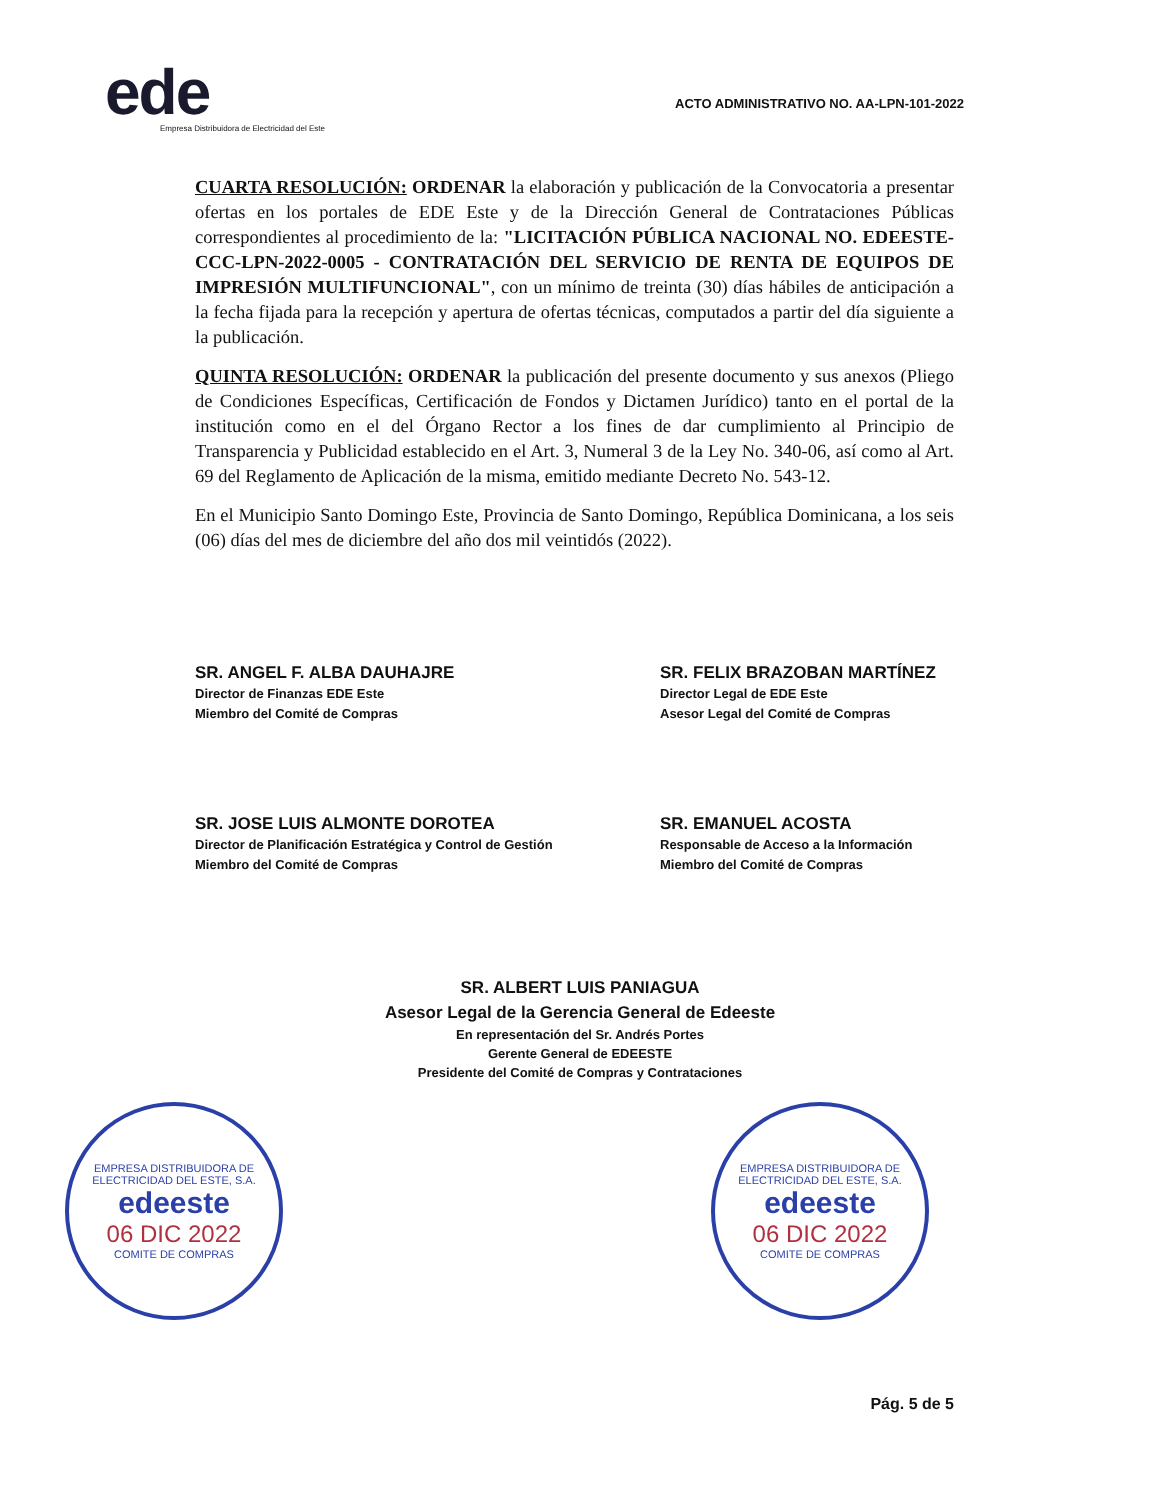ede
Empresa Distribuidora de Electricidad del Este
ACTO ADMINISTRATIVO NO. AA-LPN-101-2022
CUARTA RESOLUCIÓN: ORDENAR la elaboración y publicación de la Convocatoria a presentar ofertas en los portales de EDE Este y de la Dirección General de Contrataciones Públicas correspondientes al procedimiento de la: "LICITACIÓN PÚBLICA NACIONAL NO. EDEESTE-CCC-LPN-2022-0005 - CONTRATACIÓN DEL SERVICIO DE RENTA DE EQUIPOS DE IMPRESIÓN MULTIFUNCIONAL", con un mínimo de treinta (30) días hábiles de anticipación a la fecha fijada para la recepción y apertura de ofertas técnicas, computados a partir del día siguiente a la publicación.
QUINTA RESOLUCIÓN: ORDENAR la publicación del presente documento y sus anexos (Pliego de Condiciones Específicas, Certificación de Fondos y Dictamen Jurídico) tanto en el portal de la institución como en el del Órgano Rector a los fines de dar cumplimiento al Principio de Transparencia y Publicidad establecido en el Art. 3, Numeral 3 de la Ley No. 340-06, así como al Art. 69 del Reglamento de Aplicación de la misma, emitido mediante Decreto No. 543-12.
En el Municipio Santo Domingo Este, Provincia de Santo Domingo, República Dominicana, a los seis (06) días del mes de diciembre del año dos mil veintidós (2022).
SR. ANGEL F. ALBA DAUHAJRE
Director de Finanzas EDE Este
Miembro del Comité de Compras
SR. FELIX BRAZOBAN MARTÍNEZ
Director Legal de EDE Este
Asesor Legal del Comité de Compras
SR. JOSE LUIS ALMONTE DOROTEA
Director de Planificación Estratégica y Control de Gestión
Miembro del Comité de Compras
SR. EMANUEL ACOSTA
Responsable de Acceso a la Información
Miembro del Comité de Compras
SR. ALBERT LUIS PANIAGUA
Asesor Legal de la Gerencia General de Edeeste
En representación del Sr. Andrés Portes
Gerente General de EDEESTE
Presidente del Comité de Compras y Contrataciones
EMPRESA DISTRIBUIDORA DE ELECTRICIDAD DEL ESTE, S.A.
edeeste
06 DIC 2022
COMITE DE COMPRAS
EMPRESA DISTRIBUIDORA DE ELECTRICIDAD DEL ESTE, S.A.
edeeste
06 DIC 2022
COMITE DE COMPRAS
Pág. 5 de 5